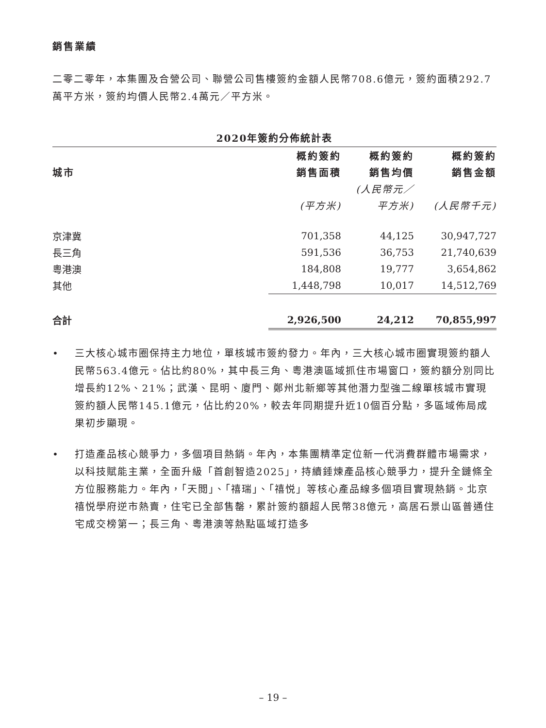銷售業績
二零二零年，本集團及合營公司、聯營公司售樓簽約金額人民幣708.6億元，簽約面積292.7萬平方米，簽約均價人民幣2.4萬元／平方米。
2020年簽約分佈統計表
| | 概約簽約 | 概約簽約 | 概約簽約 |
| --- | --- | --- | --- |
| 城市 | 銷售面積 | 銷售均價 | 銷售金額 |
| | | (人民幣元／ | |
| | (平方米) | 平方米) | (人民幣千元) |
| 京津冀 | 701,358 | 44,125 | 30,947,727 |
| 長三角 | 591,536 | 36,753 | 21,740,639 |
| 粵港澳 | 184,808 | 19,777 | 3,654,862 |
| 其他 | 1,448,798 | 10,017 | 14,512,769 |
| 合計 | 2,926,500 | 24,212 | 70,855,997 |
• 三大核心城市圈保持主力地位，單核城市簽約發力。年內，三大核心城市圈實現簽約額人民幣563.4億元。佔比約80%，其中長三角、粵港澳區域抓住市場窗口，簽約額分別同比增長約12%、21%；武漢、昆明、廈門、鄭州北新鄉等其他潛力型強二線單核城市實現簽約額人民幣145.1億元，佔比約20%，較去年同期提升近10個百分點，多區域佈局成果初步顯現。
• 打造產品核心競爭力，多個項目熱銷。年內，本集團精準定位新一代消費群體市場需求，以科技賦能主業，全面升級「首創智造2025」，持續錘煉產品核心競爭力，提升全鏈條全方位服務能力。年內，「天閲」、「禧瑞」、「禧悦」等核心產品線多個項目實現熱銷。北京禧悦學府逆市熱賣，住宅已全部售罄，累計簽約額超人民幣38億元，高居石景山區普通住宅成交榜第一；長三角、粵港澳等熱點區域打造多
– 19 –